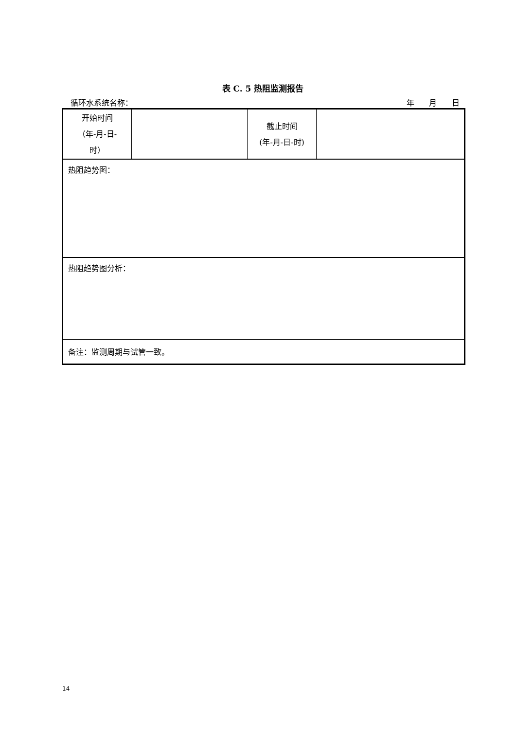表 C. 5 热阻监测报告
循环水系统名称： 年 月 日
| 开始时间 （年-月-日- 时） | | 截止时间 (年-月-日-时) | |
| 热阻趋势图： | | | |
| 热阻趋势图分析： | | | |
| 备注：监测周期与试管一致。 | | | |
14